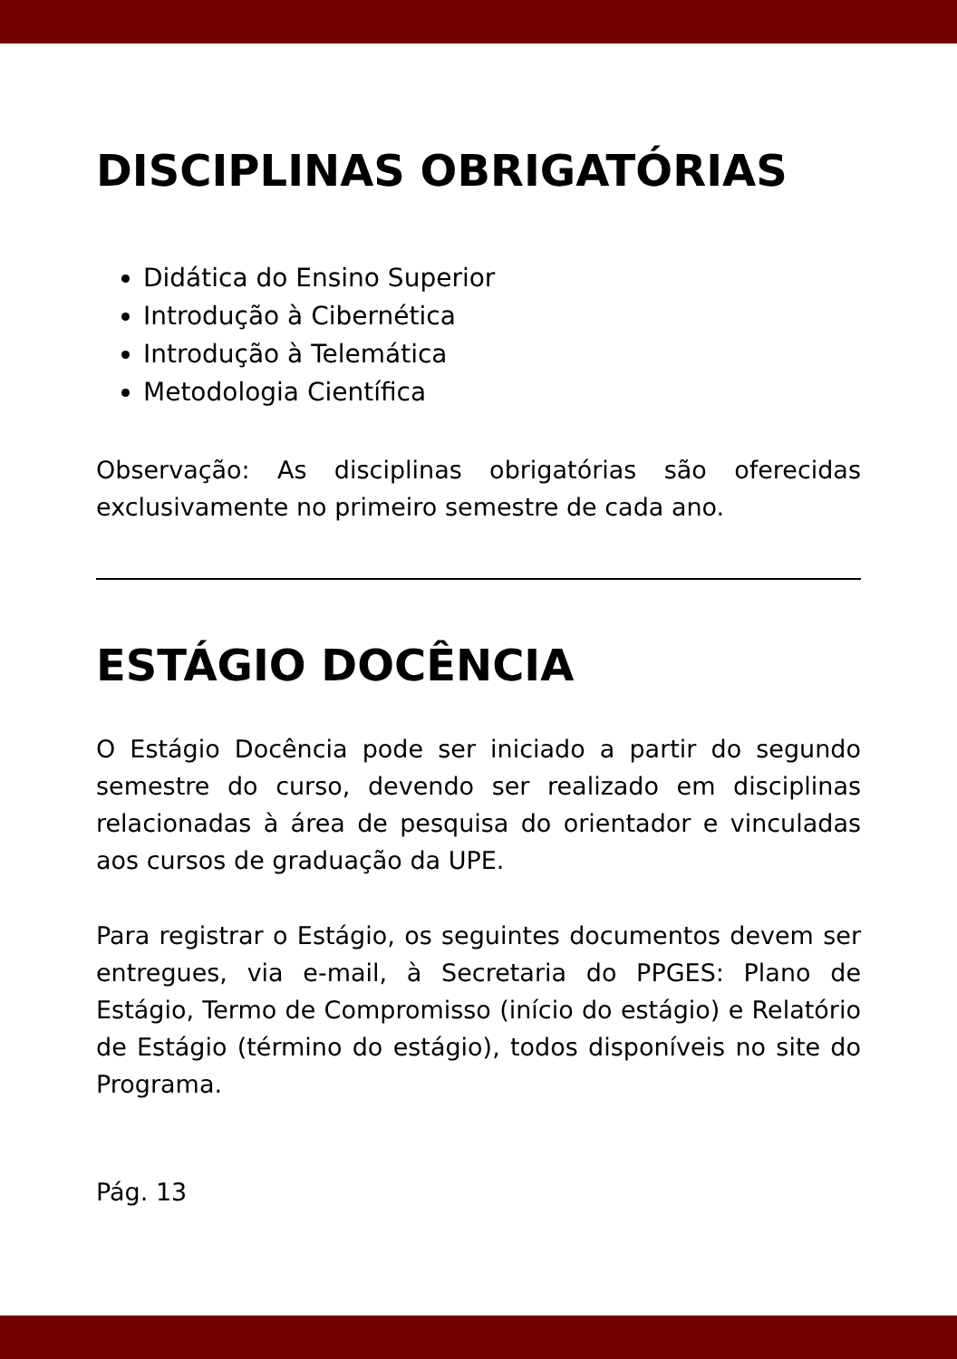DISCIPLINAS OBRIGATÓRIAS
Didática do Ensino Superior
Introdução à Cibernética
Introdução à Telemática
Metodologia Científica
Observação: As disciplinas obrigatórias são oferecidas exclusivamente no primeiro semestre de cada ano.
ESTÁGIO DOCÊNCIA
O Estágio Docência pode ser iniciado a partir do segundo semestre do curso, devendo ser realizado em disciplinas relacionadas à área de pesquisa do orientador e vinculadas aos cursos de graduação da UPE.
Para registrar o Estágio, os seguintes documentos devem ser entregues, via e-mail, à Secretaria do PPGES: Plano de Estágio, Termo de Compromisso (início do estágio) e Relatório de Estágio (término do estágio), todos disponíveis no site do Programa.
Pág. 13